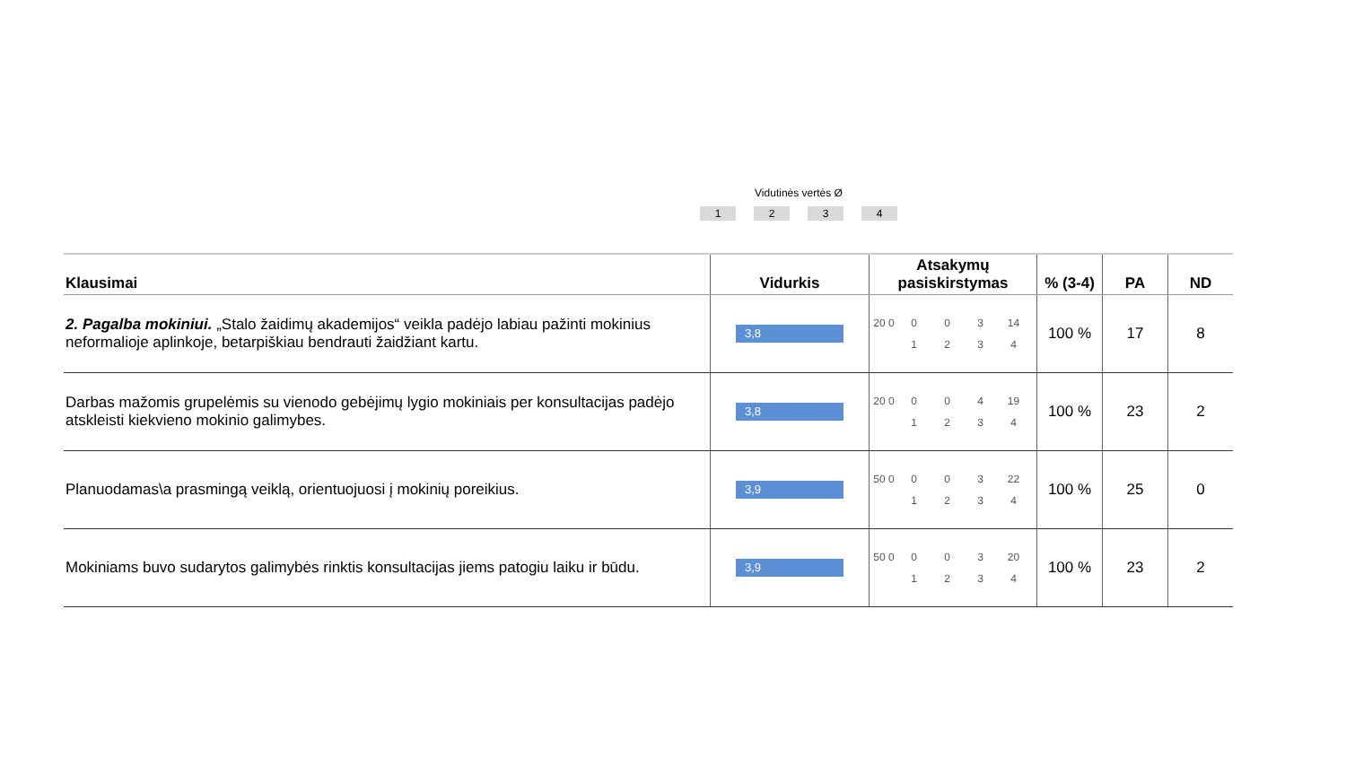Vidutinės vertės Ø
1234
| Klausimai | Vidurkis | Atsakymų pasiskirstymas | % (3-4) | PA | ND |
| --- | --- | --- | --- | --- | --- |
| 2. Pagalba mokiniui. „Stalo žaidimų akademijos“ veikla padėjo labiau pažinti mokinius neformalioje aplinkoje, betarpiškiau bendrauti žaidžiant kartu. | 3,8 | 20 0 0 0 3 14 1 2 3 4 | 100 % | 17 | 8 |
| Darbas mažomis grupelėmis su vienodo gebėjimų lygio mokiniais per konsultacijas padėjo atskleisti kiekvieno mokinio galimybes. | 3,8 | 20 0 0 0 4 19 1 2 3 4 | 100 % | 23 | 2 |
| Planuodamas\a prasmingą veiklą, orientuojuosi į mokinių poreikius. | 3,9 | 50 0 0 0 3 22 1 2 3 4 | 100 % | 25 | 0 |
| Mokiniams buvo sudarytos galimybės rinktis konsultacijas jiems patogiu laiku ir būdu. | 3,9 | 50 0 0 0 3 20 1 2 3 4 | 100 % | 23 | 2 |